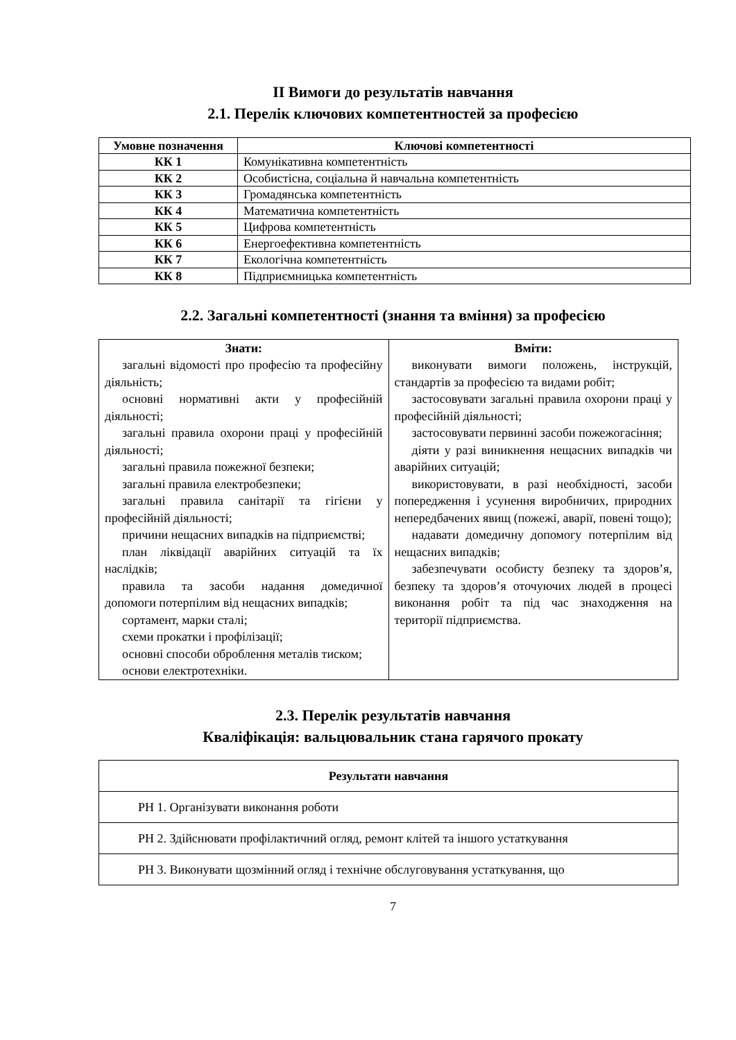ІІ Вимоги до результатів навчання
2.1. Перелік ключових компетентностей за професією
| Умовне позначення | Ключові компетентності |
| --- | --- |
| КК 1 | Комунікативна компетентність |
| КК 2 | Особистісна, соціальна й навчальна компетентність |
| КК 3 | Громадянська компетентність |
| КК 4 | Математична компетентність |
| КК 5 | Цифрова компетентність |
| КК 6 | Енергоефективна компетентність |
| КК 7 | Екологічна компетентність |
| КК 8 | Підприємницька компетентність |
2.2. Загальні компетентності (знання та вміння) за професією
| Знати: загальні відомості про професію та професійну діяльність; основні нормативні акти у професійній діяльності; загальні правила охорони праці у професійній діяльності; загальні правила пожежної безпеки; загальні правила електробезпеки; загальні правила санітарії та гігієни у професійній діяльності; причини нещасних випадків на підприємстві; план ліквідації аварійних ситуацій та їх наслідків; правила та засоби надання домедичної допомоги потерпілим від нещасних випадків; сортамент, марки сталі; схеми прокатки і профілізації; основні способи оброблення металів тиском; основи електротехніки. | Вміти: виконувати вимоги положень, інструкцій, стандартів за професією та видами робіт; застосовувати загальні правила охорони праці у професійній діяльності; застосовувати первинні засоби пожежогасіння; діяти у разі виникнення нещасних випадків чи аварійних ситуацій; використовувати, в разі необхідності, засоби попередження і усунення виробничих, природних непередбачених явищ (пожежі, аварії, повені тощо); надавати домедичну допомогу потерпілим від нещасних випадків; забезпечувати особисту безпеку та здоров’я, безпеку та здоров’я оточуючих людей в процесі виконання робіт та під час знаходження на території підприємства. |
2.3. Перелік результатів навчання
Кваліфікація: вальцювальник стана гарячого прокату
| Результати навчання |
| РН 1. Організувати виконання роботи |
| РН 2. Здійснювати профілактичний огляд, ремонт клітей та іншого устаткування |
| РН 3. Виконувати щозмінний огляд і технічне обслуговування устаткування, що |
7